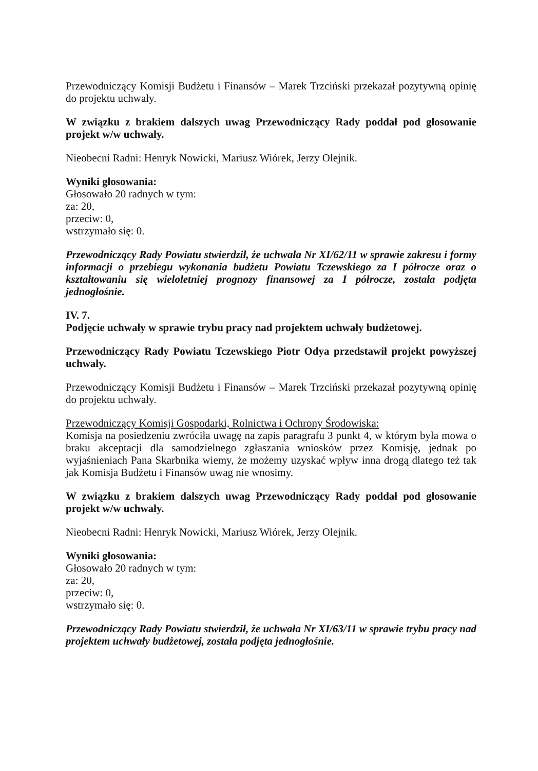Przewodniczący Komisji Budżetu i Finansów – Marek Trzciński przekazał pozytywną opinię do projektu uchwały.
W związku z brakiem dalszych uwag Przewodniczący Rady poddał pod głosowanie projekt w/w uchwały.
Nieobecni Radni: Henryk Nowicki, Mariusz Wiórek, Jerzy Olejnik.
Wyniki głosowania:
Głosowało 20 radnych w tym:
za: 20,
przeciw: 0,
wstrzymało się: 0.
Przewodniczący Rady Powiatu stwierdził, że uchwała Nr XI/62/11 w sprawie zakresu i formy informacji o przebiegu wykonania budżetu Powiatu Tczewskiego za I półrocze oraz o kształtowaniu się wieloletniej prognozy finansowej za I półrocze, została podjęta jednogłośnie.
IV. 7.
Podjęcie uchwały w sprawie trybu pracy nad projektem uchwały budżetowej.
Przewodniczący Rady Powiatu Tczewskiego Piotr Odya przedstawił projekt powyższej uchwały.
Przewodniczący Komisji Budżetu i Finansów – Marek Trzciński przekazał pozytywną opinię do projektu uchwały.
Przewodniczący Komisji Gospodarki, Rolnictwa i Ochrony Środowiska:
Komisja na posiedzeniu zwróciła uwagę na zapis paragrafu 3 punkt 4, w którym była mowa o braku akceptacji dla samodzielnego zgłaszania wniosków przez Komisję, jednak po wyjaśnieniach Pana Skarbnika wiemy, że możemy uzyskać wpływ inna drogą dlatego też tak jak Komisja Budżetu i Finansów uwag nie wnosimy.
W związku z brakiem dalszych uwag Przewodniczący Rady poddał pod głosowanie projekt w/w uchwały.
Nieobecni Radni: Henryk Nowicki, Mariusz Wiórek, Jerzy Olejnik.
Wyniki głosowania:
Głosowało 20 radnych w tym:
za: 20,
przeciw: 0,
wstrzymało się: 0.
Przewodniczący Rady Powiatu stwierdził, że uchwała Nr XI/63/11 w sprawie trybu pracy nad projektem uchwały budżetowej, została podjęta jednogłośnie.